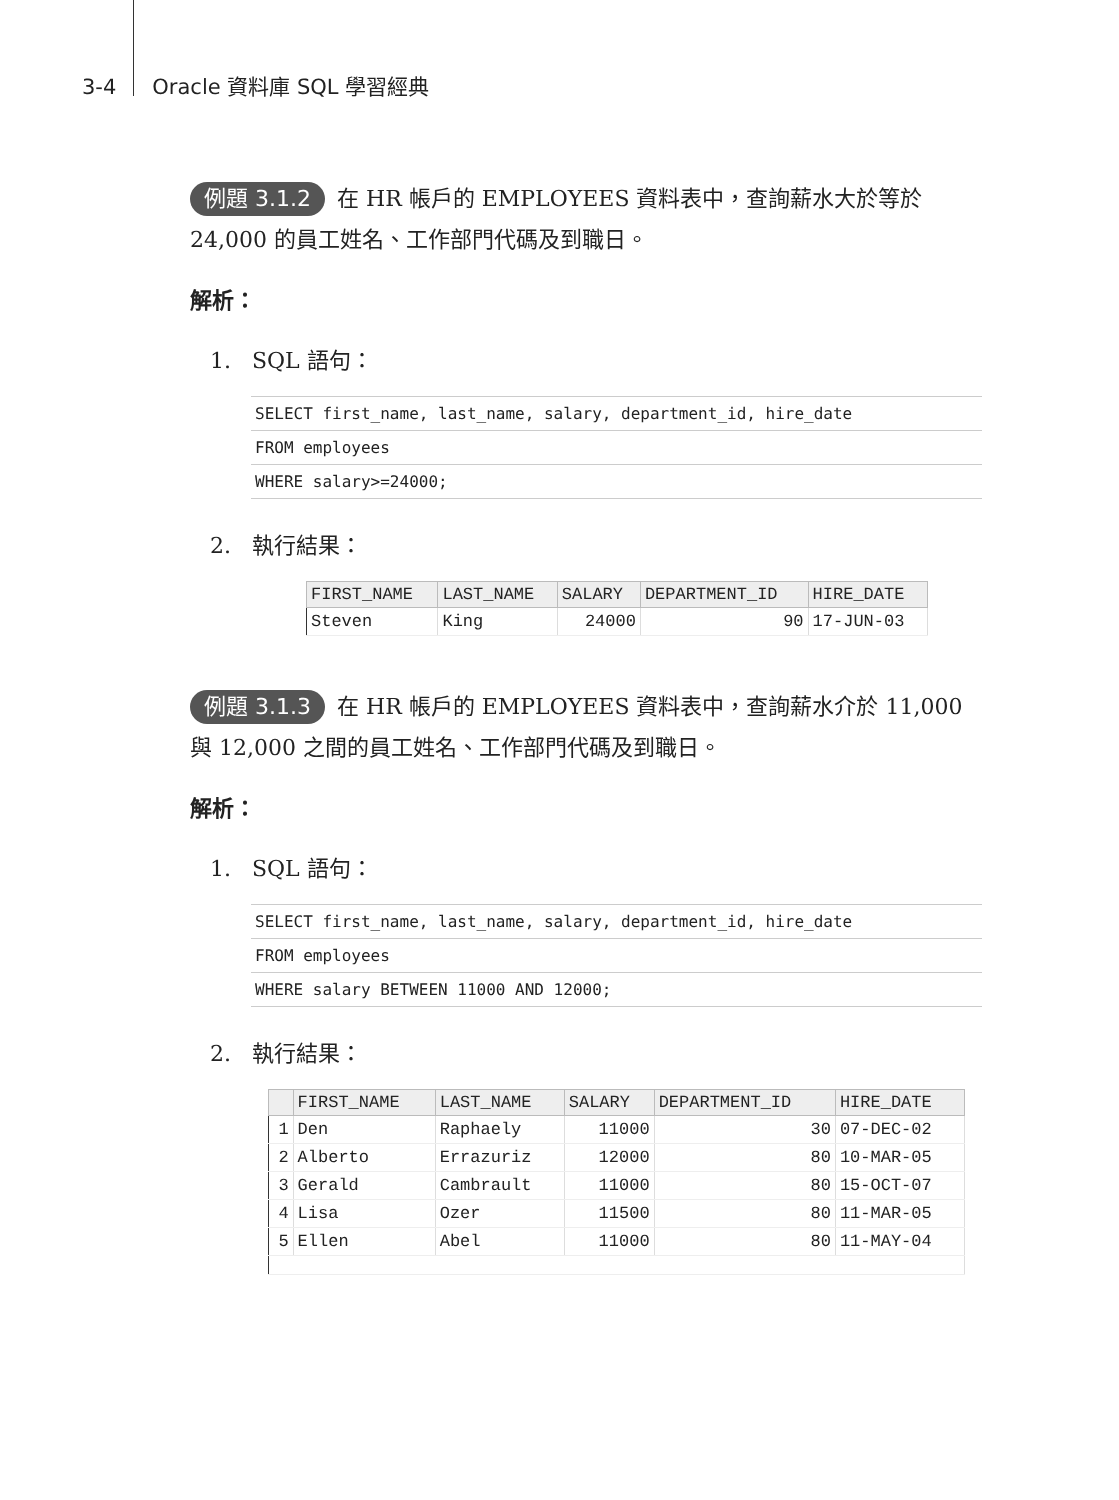3-4 Oracle 資料庫 SQL 學習經典
例題 3.1.2 在 HR 帳戶的 EMPLOYEES 資料表中，查詢薪水大於等於 24,000 的員工姓名、工作部門代碼及到職日。
解析：
1. SQL 語句：
SELECT first_name, last_name, salary, department_id, hire_date
FROM employees
WHERE salary>=24000;
2. 執行結果：
| FIRST_NAME | LAST_NAME | SALARY | DEPARTMENT_ID | HIRE_DATE |
| --- | --- | --- | --- | --- |
| Steven | King | 24000 | 90 | 17-JUN-03 |
例題 3.1.3 在 HR 帳戶的 EMPLOYEES 資料表中，查詢薪水介於 11,000 與 12,000 之間的員工姓名、工作部門代碼及到職日。
解析：
1. SQL 語句：
SELECT first_name, last_name, salary, department_id, hire_date
FROM employees
WHERE salary BETWEEN 11000 AND 12000;
2. 執行結果：
| | FIRST_NAME | LAST_NAME | SALARY | DEPARTMENT_ID | HIRE_DATE |
| --- | --- | --- | --- | --- | --- |
| 1 | Den | Raphaely | 11000 | 30 | 07-DEC-02 |
| 2 | Alberto | Errazuriz | 12000 | 80 | 10-MAR-05 |
| 3 | Gerald | Cambrault | 11000 | 80 | 15-OCT-07 |
| 4 | Lisa | Ozer | 11500 | 80 | 11-MAR-05 |
| 5 | Ellen | Abel | 11000 | 80 | 11-MAY-04 |